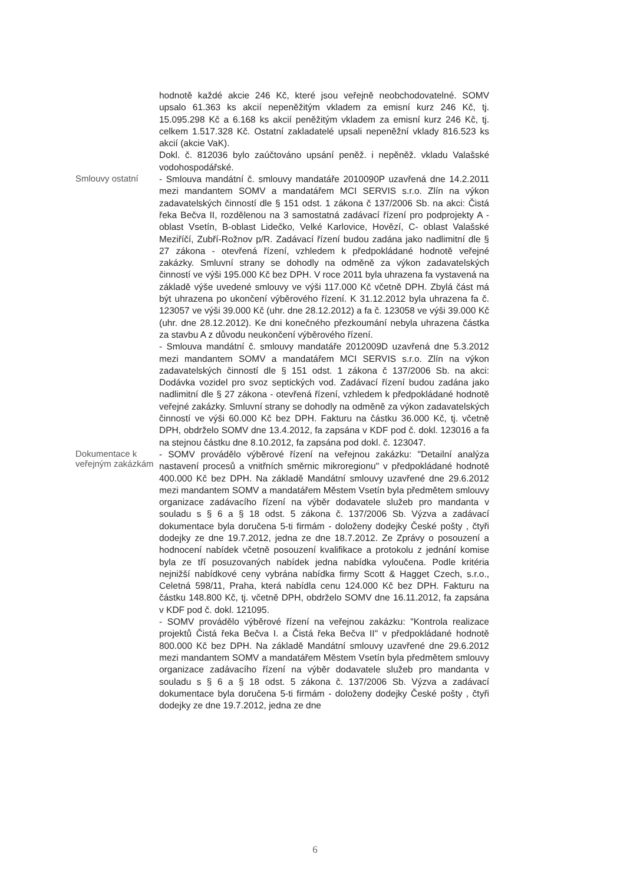hodnotě každé akcie 246 Kč, které jsou veřejně neobchodovatelné. SOMV upsalo 61.363 ks akcií nepeněžitým vkladem za emisní kurz 246 Kč, tj. 15.095.298 Kč a 6.168 ks akcií peněžitým vkladem za emisní kurz 246 Kč, tj. celkem 1.517.328 Kč. Ostatní zakladatelé upsali nepeněžní vklady 816.523 ks akcií (akcie VaK).
Dokl. č. 812036 bylo zaúčtováno upsání peněž. i nepěněž. vkladu Valašské vodohospodářské.
Smlouvy ostatní
- Smlouva mandátní č. smlouvy mandatáře 2010090P uzavřená dne 14.2.2011 mezi mandantem SOMV a mandatářem MCI SERVIS s.r.o. Zlín na výkon zadavatelských činností dle § 151 odst. 1 zákona č 137/2006 Sb. na akci: Čistá řeka Bečva II, rozdělenou na 3 samostatná zadávací řízení pro podprojekty A - oblast Vsetín, B-oblast Lidečko, Velké Karlovice, Hovězí, C- oblast Valašské Meziříčí, Zubří-Rožnov p/R. Zadávací řízení budou zadána jako nadlimitní dle § 27 zákona - otevřená řízení, vzhledem k předpokládané hodnotě veřejné zakázky. Smluvní strany se dohodly na odměně za výkon zadavatelských činností ve výši 195.000 Kč bez DPH. V roce 2011 byla uhrazena fa vystavená na základě výše uvedené smlouvy ve výši 117.000 Kč včetně DPH. Zbylá část má být uhrazena po ukončení výběrového řízení. K 31.12.2012 byla uhrazena fa č. 123057 ve výši 39.000 Kč (uhr. dne 28.12.2012) a fa č. 123058 ve výši 39.000 Kč (uhr. dne 28.12.2012). Ke dni konečného přezkoumání nebyla uhrazena částka za stavbu A z důvodu neukončení výběrového řízení.
- Smlouva mandátní č. smlouvy mandatáře 2012009D uzavřená dne 5.3.2012 mezi mandantem SOMV a mandatářem MCI SERVIS s.r.o. Zlín na výkon zadavatelských činností dle § 151 odst. 1 zákona č 137/2006 Sb. na akci: Dodávka vozidel pro svoz septických vod. Zadávací řízení budou zadána jako nadlimitní dle § 27 zákona - otevřená řízení, vzhledem k předpokládané hodnotě veřejné zakázky. Smluvní strany se dohodly na odměně za výkon zadavatelských činností ve výši 60.000 Kč bez DPH. Fakturu na částku 36.000 Kč, tj. včetně DPH, obdrželo SOMV dne 13.4.2012, fa zapsána v KDF pod č. dokl. 123016 a fa na stejnou částku dne 8.10.2012, fa zapsána pod dokl. č. 123047.
Dokumentace k veřejným zakázkám
- SOMV provádělo výběrové řízení na veřejnou zakázku: "Detailní analýza nastavení procesů a vnitřních směrnic mikroregionu" v předpokládané hodnotě 400.000 Kč bez DPH. Na základě Mandátní smlouvy uzavřené dne 29.6.2012 mezi mandantem SOMV a mandatářem Městem Vsetín byla předmětem smlouvy organizace zadávacího řízení na výběr dodavatele služeb pro mandanta v souladu s § 6 a § 18 odst. 5 zákona č. 137/2006 Sb. Výzva a zadávací dokumentace byla doručena 5-ti firmám - doloženy dodejky České pošty , čtyři dodejky ze dne 19.7.2012, jedna ze dne 18.7.2012. Ze Zprávy o posouzení a hodnocení nabídek včetně posouzení kvalifikace a protokolu z jednání komise byla ze tří posuzovaných nabídek jedna nabídka vyloučena. Podle kritéria nejnižší nabídkové ceny vybrána nabídka firmy Scott & Hagget Czech, s.r.o., Celetná 598/11, Praha, která nabídla cenu 124.000 Kč bez DPH. Fakturu na částku 148.800 Kč, tj. včetně DPH, obdrželo SOMV dne 16.11.2012, fa zapsána v KDF pod č. dokl. 121095.
- SOMV provádělo výběrové řízení na veřejnou zakázku: "Kontrola realizace projektů Čistá řeka Bečva I. a Čistá řeka Bečva II" v předpokládané hodnotě 800.000 Kč bez DPH. Na základě Mandátní smlouvy uzavřené dne 29.6.2012 mezi mandantem SOMV a mandatářem Městem Vsetín byla předmětem smlouvy organizace zadávacího řízení na výběr dodavatele služeb pro mandanta v souladu s § 6 a § 18 odst. 5 zákona č. 137/2006 Sb. Výzva a zadávací dokumentace byla doručena 5-ti firmám - doloženy dodejky České pošty , čtyři dodejky ze dne 19.7.2012, jedna ze dne
6